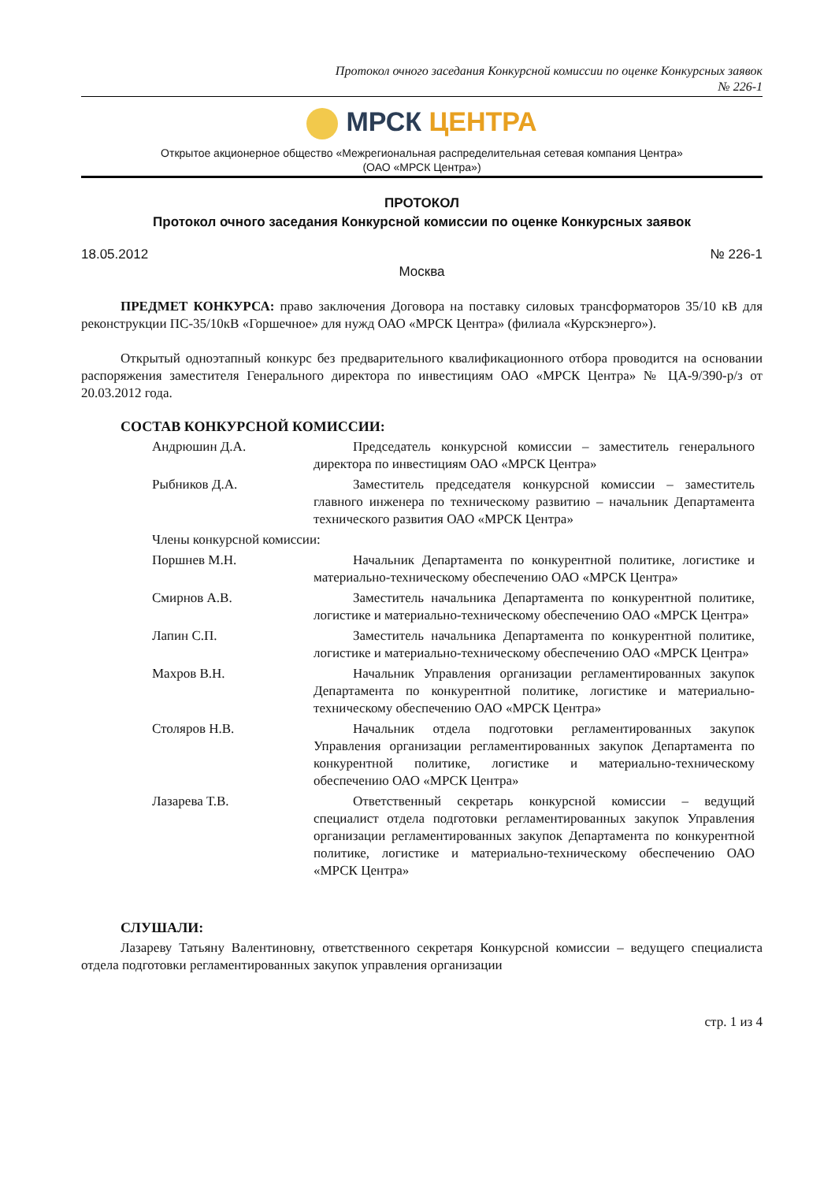Протокол очного заседания Конкурсной комиссии по оценке Конкурсных заявок
№ 226-1
МРСК ЦЕНТРА
Открытое акционерное общество «Межрегиональная распределительная сетевая компания Центра»
(ОАО «МРСК Центра»)
ПРОТОКОЛ
Протокол очного заседания Конкурсной комиссии по оценке Конкурсных заявок
18.05.2012 № 226-1
Москва
ПРЕДМЕТ КОНКУРСА: право заключения Договора на поставку силовых трансформаторов 35/10 кВ для реконструкции ПС-35/10кВ «Горшечное» для нужд ОАО «МРСК Центра» (филиала «Курскэнерго»).
Открытый одноэтапный конкурс без предварительного квалификационного отбора проводится на основании распоряжения заместителя Генерального директора по инвестициям ОАО «МРСК Центра» № ЦА-9/390-р/з от 20.03.2012 года.
СОСТАВ КОНКУРСНОЙ КОМИССИИ:
Андрюшин Д.А. Председатель конкурсной комиссии – заместитель генерального директора по инвестициям ОАО «МРСК Центра»
Рыбников Д.А. Заместитель председателя конкурсной комиссии – заместитель главного инженера по техническому развитию – начальник Департамента технического развития ОАО «МРСК Центра»
Члены конкурсной комиссии:
Поршнев М.Н. Начальник Департамента по конкурентной политике, логистике и материально-техническому обеспечению ОАО «МРСК Центра»
Смирнов А.В. Заместитель начальника Департамента по конкурентной политике, логистике и материально-техническому обеспечению ОАО «МРСК Центра»
Лапин С.П. Заместитель начальника Департамента по конкурентной политике, логистике и материально-техническому обеспечению ОАО «МРСК Центра»
Махров В.Н. Начальник Управления организации регламентированных закупок Департамента по конкурентной политике, логистике и материально-техническому обеспечению ОАО «МРСК Центра»
Столяров Н.В. Начальник отдела подготовки регламентированных закупок Управления организации регламентированных закупок Департамента по конкурентной политике, логистике и материально-техническому обеспечению ОАО «МРСК Центра»
Лазарева Т.В. Ответственный секретарь конкурсной комиссии – ведущий специалист отдела подготовки регламентированных закупок Управления организации регламентированных закупок Департамента по конкурентной политике, логистике и материально-техническому обеспечению ОАО «МРСК Центра»
СЛУШАЛИ:
Лазареву Татьяну Валентиновну, ответственного секретаря Конкурсной комиссии – ведущего специалиста отдела подготовки регламентированных закупок управления организации
стр. 1 из 4